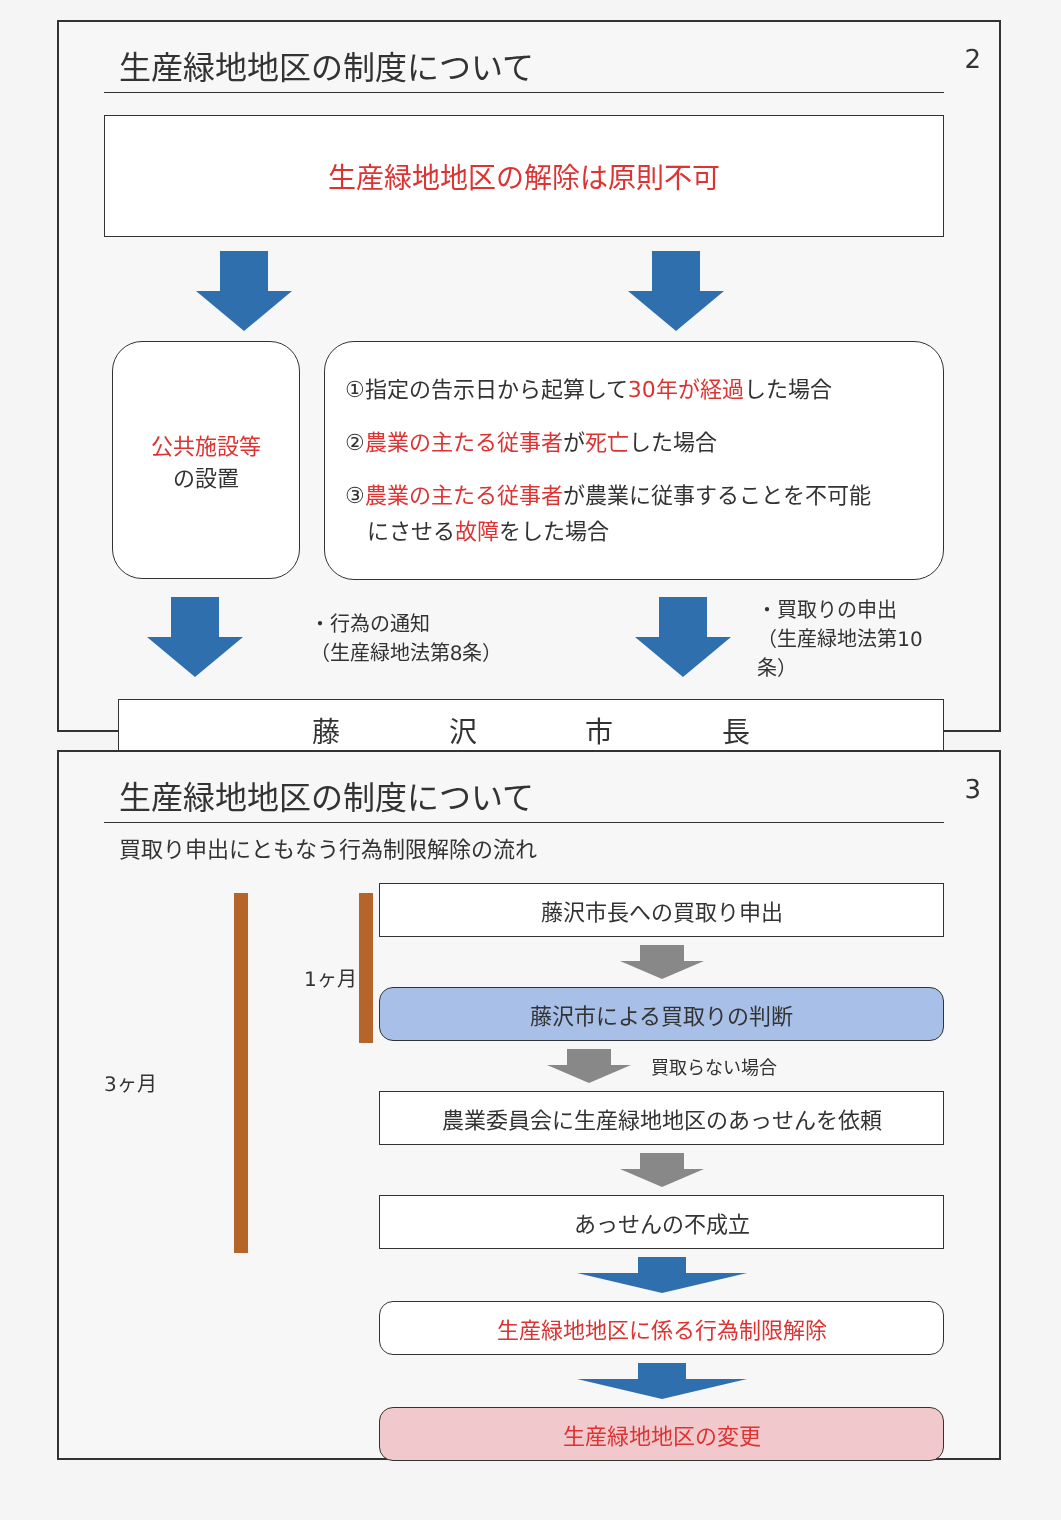生産緑地地区の制度について
2
生産緑地地区の解除は原則不可
公共施設等
の設置
①指定の告示日から起算して30年が経過した場合
②農業の主たる従事者が死亡した場合
③農業の主たる従事者が農業に従事することを不可能
　にさせる故障をした場合
・行為の通知
（生産緑地法第8条）
・買取りの申出
（生産緑地法第10条）
藤 沢 市 長
生産緑地地区の制度について
3
買取り申出にともなう行為制限解除の流れ
1ヶ月
3ヶ月
藤沢市長への買取り申出
藤沢市による買取りの判断
買取らない場合
農業委員会に生産緑地地区のあっせんを依頼
あっせんの不成立
生産緑地地区に係る行為制限解除
生産緑地地区の変更